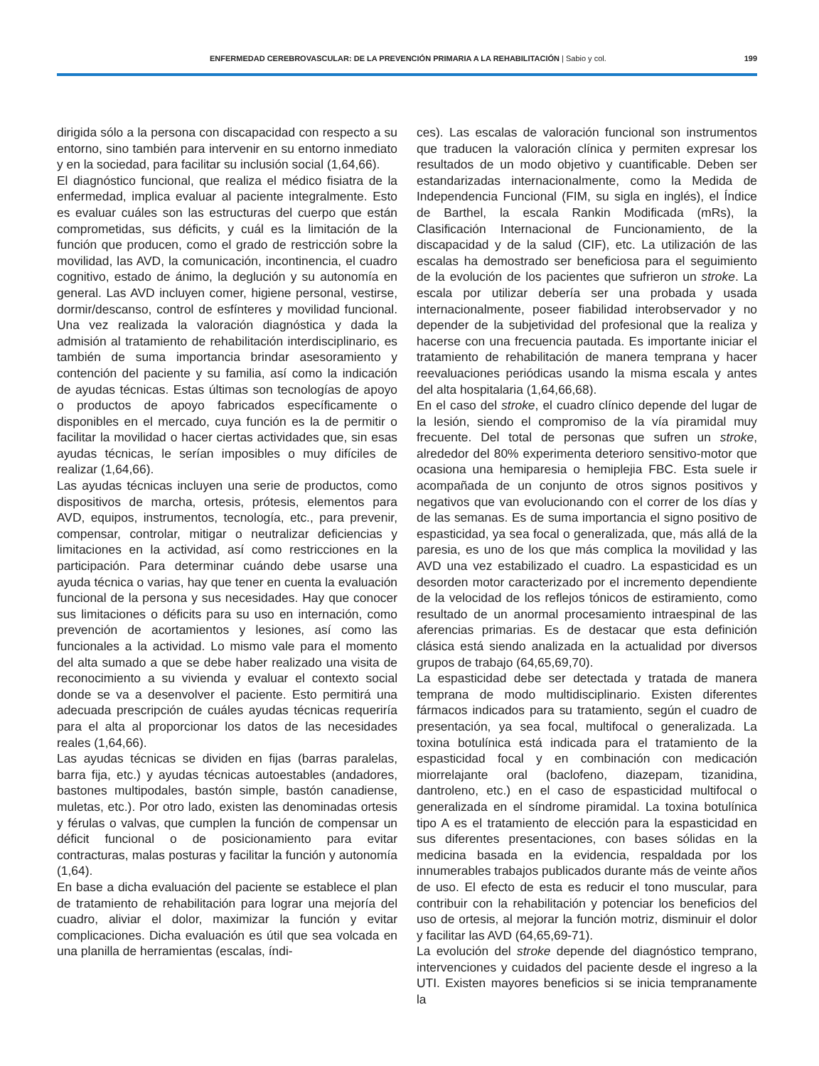ENFERMEDAD CEREBROVASCULAR: DE LA PREVENCIÓN PRIMARIA A LA REHABILITACIÓN | Sabio y col. 199
dirigida sólo a la persona con discapacidad con respecto a su entorno, sino también para intervenir en su entorno inmediato y en la sociedad, para facilitar su inclusión social (1,64,66).
El diagnóstico funcional, que realiza el médico fisiatra de la enfermedad, implica evaluar al paciente integralmente. Esto es evaluar cuáles son las estructuras del cuerpo que están comprometidas, sus déficits, y cuál es la limitación de la función que producen, como el grado de restricción sobre la movilidad, las AVD, la comunicación, incontinencia, el cuadro cognitivo, estado de ánimo, la deglución y su autonomía en general. Las AVD incluyen comer, higiene personal, vestirse, dormir/descanso, control de esfínteres y movilidad funcional. Una vez realizada la valoración diagnóstica y dada la admisión al tratamiento de rehabilitación interdisciplinario, es también de suma importancia brindar asesoramiento y contención del paciente y su familia, así como la indicación de ayudas técnicas. Estas últimas son tecnologías de apoyo o productos de apoyo fabricados específicamente o disponibles en el mercado, cuya función es la de permitir o facilitar la movilidad o hacer ciertas actividades que, sin esas ayudas técnicas, le serían imposibles o muy difíciles de realizar (1,64,66).
Las ayudas técnicas incluyen una serie de productos, como dispositivos de marcha, ortesis, prótesis, elementos para AVD, equipos, instrumentos, tecnología, etc., para prevenir, compensar, controlar, mitigar o neutralizar deficiencias y limitaciones en la actividad, así como restricciones en la participación. Para determinar cuándo debe usarse una ayuda técnica o varias, hay que tener en cuenta la evaluación funcional de la persona y sus necesidades. Hay que conocer sus limitaciones o déficits para su uso en internación, como prevención de acortamientos y lesiones, así como las funcionales a la actividad. Lo mismo vale para el momento del alta sumado a que se debe haber realizado una visita de reconocimiento a su vivienda y evaluar el contexto social donde se va a desenvolver el paciente. Esto permitirá una adecuada prescripción de cuáles ayudas técnicas requeriría para el alta al proporcionar los datos de las necesidades reales (1,64,66).
Las ayudas técnicas se dividen en fijas (barras paralelas, barra fija, etc.) y ayudas técnicas autoestables (andadores, bastones multipodales, bastón simple, bastón canadiense, muletas, etc.). Por otro lado, existen las denominadas ortesis y férulas o valvas, que cumplen la función de compensar un déficit funcional o de posicionamiento para evitar contracturas, malas posturas y facilitar la función y autonomía (1,64).
En base a dicha evaluación del paciente se establece el plan de tratamiento de rehabilitación para lograr una mejoría del cuadro, aliviar el dolor, maximizar la función y evitar complicaciones. Dicha evaluación es útil que sea volcada en una planilla de herramientas (escalas, índi-
ces). Las escalas de valoración funcional son instrumentos que traducen la valoración clínica y permiten expresar los resultados de un modo objetivo y cuantificable. Deben ser estandarizadas internacionalmente, como la Medida de Independencia Funcional (FIM, su sigla en inglés), el Índice de Barthel, la escala Rankin Modificada (mRs), la Clasificación Internacional de Funcionamiento, de la discapacidad y de la salud (CIF), etc. La utilización de las escalas ha demostrado ser beneficiosa para el seguimiento de la evolución de los pacientes que sufrieron un stroke. La escala por utilizar debería ser una probada y usada internacionalmente, poseer fiabilidad interobservador y no depender de la subjetividad del profesional que la realiza y hacerse con una frecuencia pautada. Es importante iniciar el tratamiento de rehabilitación de manera temprana y hacer reevaluaciones periódicas usando la misma escala y antes del alta hospitalaria (1,64,66,68).
En el caso del stroke, el cuadro clínico depende del lugar de la lesión, siendo el compromiso de la vía piramidal muy frecuente. Del total de personas que sufren un stroke, alrededor del 80% experimenta deterioro sensitivo-motor que ocasiona una hemiparesia o hemiplejia FBC. Esta suele ir acompañada de un conjunto de otros signos positivos y negativos que van evolucionando con el correr de los días y de las semanas. Es de suma importancia el signo positivo de espasticidad, ya sea focal o generalizada, que, más allá de la paresia, es uno de los que más complica la movilidad y las AVD una vez estabilizado el cuadro. La espasticidad es un desorden motor caracterizado por el incremento dependiente de la velocidad de los reflejos tónicos de estiramiento, como resultado de un anormal procesamiento intraespinal de las aferencias primarias. Es de destacar que esta definición clásica está siendo analizada en la actualidad por diversos grupos de trabajo (64,65,69,70).
La espasticidad debe ser detectada y tratada de manera temprana de modo multidisciplinario. Existen diferentes fármacos indicados para su tratamiento, según el cuadro de presentación, ya sea focal, multifocal o generalizada. La toxina botulínica está indicada para el tratamiento de la espasticidad focal y en combinación con medicación miorrelajante oral (baclofeno, diazepam, tizanidina, dantroleno, etc.) en el caso de espasticidad multifocal o generalizada en el síndrome piramidal. La toxina botulínica tipo A es el tratamiento de elección para la espasticidad en sus diferentes presentaciones, con bases sólidas en la medicina basada en la evidencia, respaldada por los innumerables trabajos publicados durante más de veinte años de uso. El efecto de esta es reducir el tono muscular, para contribuir con la rehabilitación y potenciar los beneficios del uso de ortesis, al mejorar la función motriz, disminuir el dolor y facilitar las AVD (64,65,69-71).
La evolución del stroke depende del diagnóstico temprano, intervenciones y cuidados del paciente desde el ingreso a la UTI. Existen mayores beneficios si se inicia tempranamente la